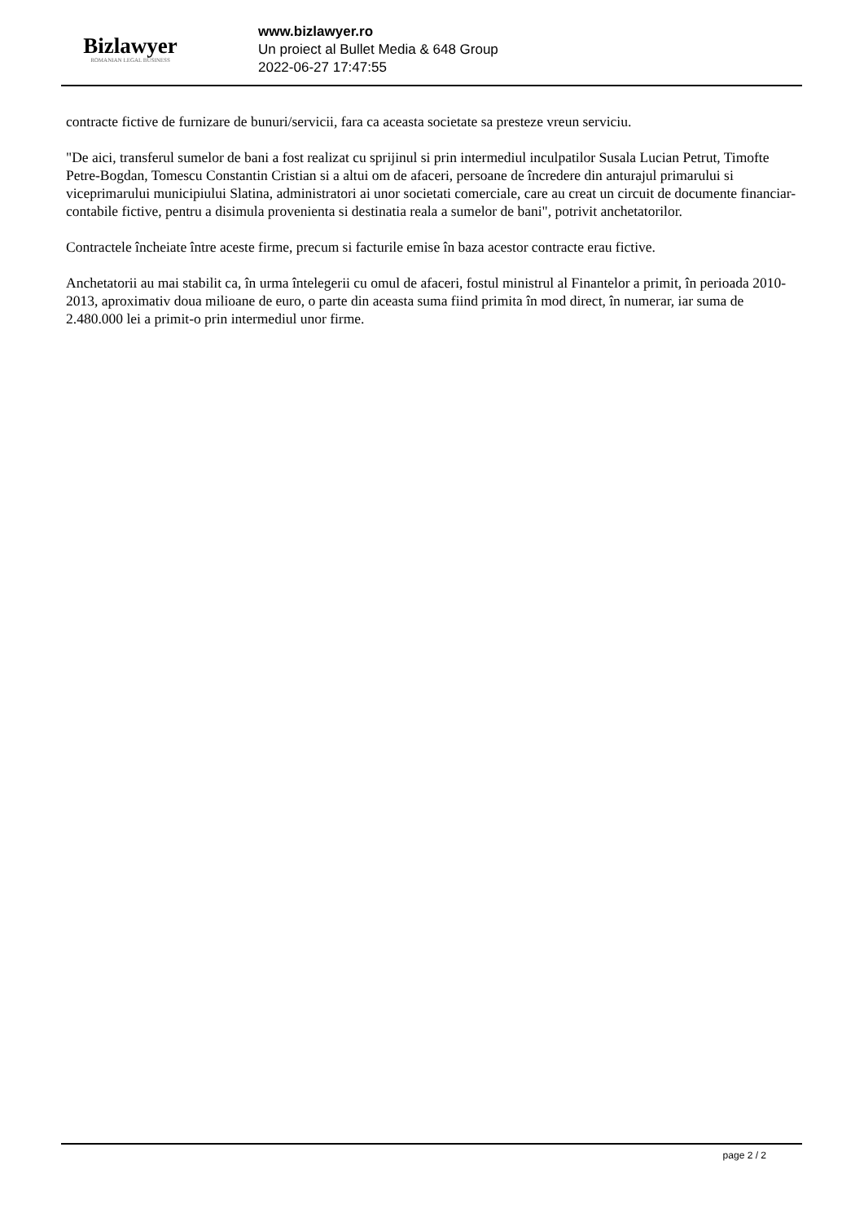Bizlawyer
ROMANIAN LEGAL BUSINESS
www.bizlawyer.ro
Un proiect al Bullet Media & 648 Group
2022-06-27 17:47:55
contracte fictive de furnizare de bunuri/servicii, fara ca aceasta societate sa presteze vreun serviciu.
"De aici, transferul sumelor de bani a fost realizat cu sprijinul si prin intermediul inculpatilor Susala Lucian Petrut, Timofte Petre-Bogdan, Tomescu Constantin Cristian si a altui om de afaceri, persoane de încredere din anturajul primarului si viceprimarului municipiului Slatina, administratori ai unor societati comerciale, care au creat un circuit de documente financiar-contabile fictive, pentru a disimula provenienta si destinatia reala a sumelor de bani", potrivit anchetatorilor.
Contractele încheiate între aceste firme, precum si facturile emise în baza acestor contracte erau fictive.
Anchetatorii au mai stabilit ca, în urma întelegerii cu omul de afaceri, fostul ministrul al Finantelor a primit, în perioada 2010-2013, aproximativ doua milioane de euro, o parte din aceasta suma fiind primita în mod direct, în numerar, iar suma de 2.480.000 lei a primit-o prin intermediul unor firme.
page 2 / 2